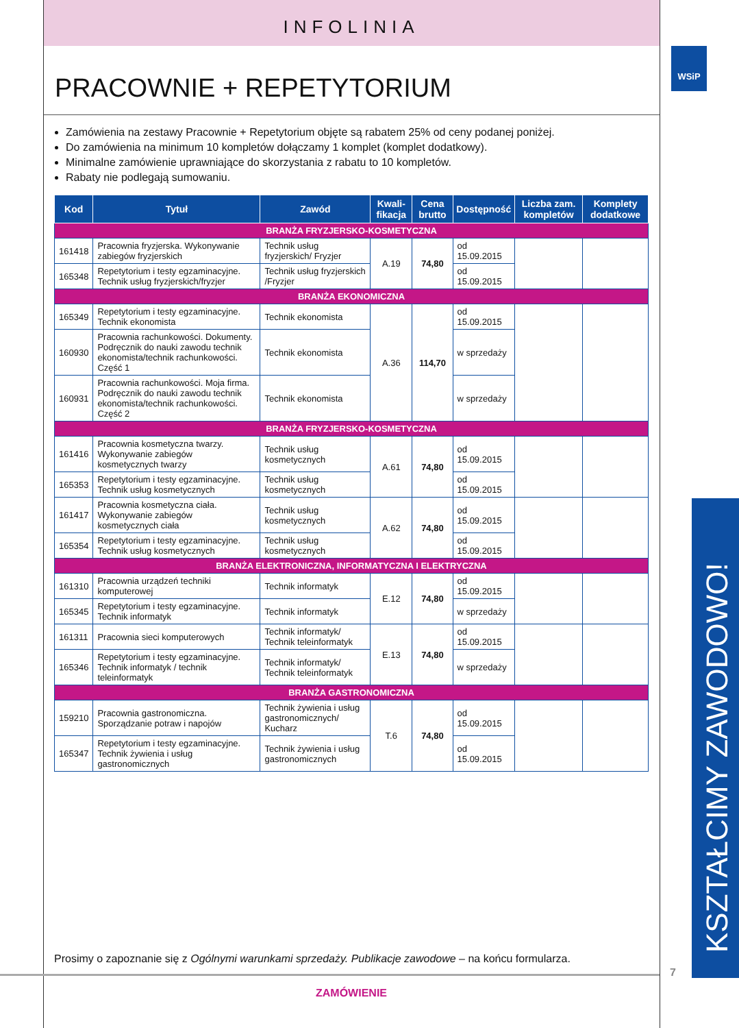INFOLINIA
WSiP
PRACOWNIE + REPETYTORIUM
Zamówienia na zestawy Pracownie + Repetytorium objęte są rabatem 25% od ceny podanej poniżej.
Do zamówienia na minimum 10 kompletów dołączamy 1 komplet (komplet dodatkowy).
Minimalne zamówienie uprawniające do skorzystania z rabatu to 10 kompletów.
Rabaty nie podlegają sumowaniu.
| Kod | Tytuł | Zawód | Kwali-fikacja | Cena brutto | Dostępność | Liczba zam. kompletów | Komplety dodatkowe |
| --- | --- | --- | --- | --- | --- | --- | --- |
| BRANŻA FRYZJERSKO-KOSMETYCZNA | | | | | | | |
| 161418 | Pracownia fryzjerska. Wykonywanie zabiegów fryzjerskich | Technik usług fryzjerskich/ Fryzjer | A.19 | 74,80 | od 15.09.2015 | | |
| 165348 | Repetytorium i testy egzaminacyjne. Technik usług fryzjerskich/fryzjer | Technik usług fryzjerskich /Fryzjer | | | od 15.09.2015 | | |
| BRANŻA EKONOMICZNA | | | | | | | |
| 165349 | Repetytorium i testy egzaminacyjne. Technik ekonomista | Technik ekonomista | A.36 | 114,70 | od 15.09.2015 | | |
| 160930 | Pracownia rachunkowości. Dokumenty. Podręcznik do nauki zawodu technik ekonomista/technik rachunkowości. Część 1 | Technik ekonomista | | | w sprzedaży | | |
| 160931 | Pracownia rachunkowości. Moja firma. Podręcznik do nauki zawodu technik ekonomista/technik rachunkowości. Część 2 | Technik ekonomista | | | w sprzedaży | | |
| BRANŻA FRYZJERSKO-KOSMETYCZNA | | | | | | | |
| 161416 | Pracownia kosmetyczna twarzy. Wykonywanie zabiegów kosmetycznych twarzy | Technik usług kosmetycznych | A.61 | 74,80 | od 15.09.2015 | | |
| 165353 | Repetytorium i testy egzaminacyjne. Technik usług kosmetycznych | Technik usług kosmetycznych | | | od 15.09.2015 | | |
| 161417 | Pracownia kosmetyczna ciała. Wykonywanie zabiegów kosmetycznych ciała | Technik usług kosmetycznych | A.62 | 74,80 | od 15.09.2015 | | |
| 165354 | Repetytorium i testy egzaminacyjne. Technik usług kosmetycznych | Technik usług kosmetycznych | | | od 15.09.2015 | | |
| BRANŻA ELEKTRONICZNA, INFORMATYCZNA I ELEKTRYCZNA | | | | | | | |
| 161310 | Pracownia urządzeń techniki komputerowej | Technik informatyk | E.12 | 74,80 | od 15.09.2015 | | |
| 165345 | Repetytorium i testy egzaminacyjne. Technik informatyk | Technik informatyk | | | w sprzedaży | | |
| 161311 | Pracownia sieci komputerowych | Technik informatyk/ Technik teleinformatyk | E.13 | 74,80 | od 15.09.2015 | | |
| 165346 | Repetytorium i testy egzaminacyjne. Technik informatyk / technik teleinformatyk | Technik informatyk/ Technik teleinformatyk | | | w sprzedaży | | |
| BRANŻA GASTRONOMICZNA | | | | | | | |
| 159210 | Pracownia gastronomiczna. Sporządzanie potraw i napojów | Technik żywienia i usług gastronomicznych/ Kucharz | T.6 | 74,80 | od 15.09.2015 | | |
| 165347 | Repetytorium i testy egzaminacyjne. Technik żywienia i usług gastronomicznych | Technik żywienia i usług gastronomicznych | | | od 15.09.2015 | | |
Prosimy o zapoznanie się z Ogólnymi warunkami sprzedaży. Publikacje zawodowe – na końcu formularza.
ZAMÓWIENIE
7 KSZTAŁCIMY ZAWODOWO!